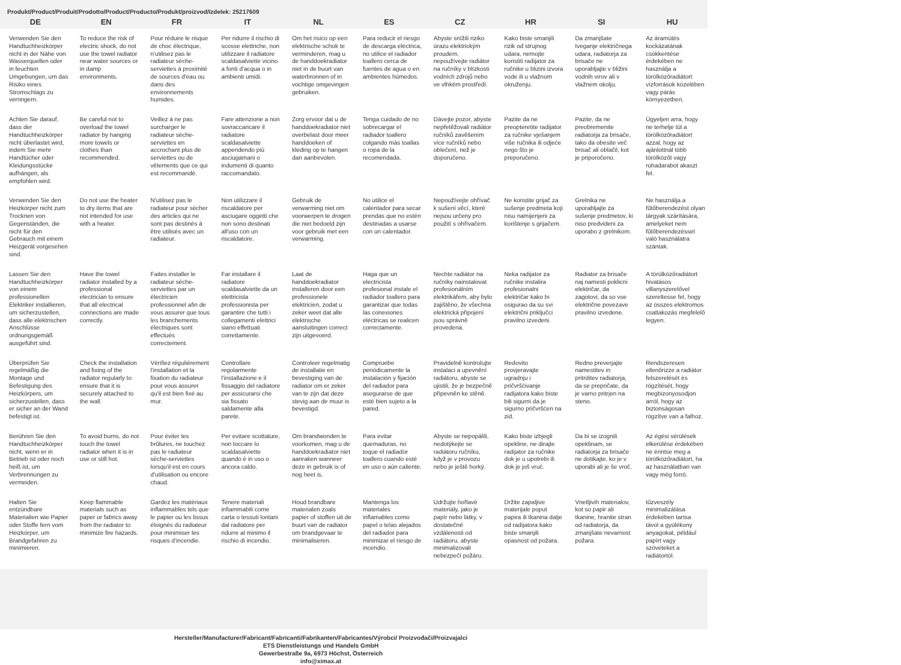Produkt/Product/Produit/Prodotto/Product/Producto/Produkt/proizvod/Izdelek: 25217609
| DE | EN | FR | IT | NL | ES | CZ | HR | SI | HU |
| --- | --- | --- | --- | --- | --- | --- | --- | --- | --- |
| Verwenden Sie den Handtuchheizkörper nicht in der Nähe von Wasserquellen oder in feuchten Umgebungen, um das Risiko eines Stromschlags zu verringern. | To reduce the risk of electric shock, do not use the towel radiator near water sources or in damp environments. | Pour réduire le risque de choc électrique, n'utilisez pas le radiateur sèche-serviettes à proximité de sources d'eau ou dans des environnements humides. | Per ridurre il rischio di scosse elettriche, non utilizzare il radiatore scaldasalviette vicino a fonti d'acqua o in ambienti umidi. | Om het risico op een elektrische schok te verminderen, mag u de handdoekradiator niet in de buurt van waterbronnen of in vochtige omgevingen gebruiken. | Para reducir el riesgo de descarga eléctrica, no utilice el radiador toallero cerca de fuentes de agua o en ambientes húmedos. | Abyste snížili riziko úrazu elektrickým proudem, nepoužívejte radiátor na ručníky v blízkosti vodních zdrojů nebo ve vlhkém prostředí. | Kako biste smanjili rizik od strujnog udara, nemojte koristiti radijator za ručnike u blizini izvora vode ili u vlažnom okruženju. | Da zmanjšate tveganje električnega udara, radiatorja za brisače ne uporabljajte v bližini vodnih virov ali v vlažnem okolju. | Az áramütés kockázatának csökkentése érdekében ne használja a törölközőradiátort vízforrások közelében vagy párás környezetben. |
| Achten Sie darauf, dass der Handtuchheizkörper nicht überlastet wird, indem Sie mehr Handtücher oder Kleidungsstücke aufhängen, als empfohlen wird. | Be careful not to overload the towel radiator by hanging more towels or clothes than recommended. | Veillez à ne pas surcharger le radiateur sèche-serviettes en accrochant plus de serviettes ou de vêtements que ce qui est recommandé. | Fare attenzione a non sovraccaricare il radiatore scaldasalviette appendendo più asciugamani o indumenti di quanto raccomandato. | Zorg ervoor dat u de handdoekradiator niet overbelast door meer handdoeken of kleding op te hangen dan aanbevolen. | Tenga cuidado de no sobrecargar el radiador toallero colgando más toallas o ropa de la recomendada. | Dávejte pozor, abyste nepřetěžovali radiátor ručníků zavěšením více ručníků nebo oblečení, než je doporučeno. | Pazite da ne preopteretite radijator za ručnike vješanjem više ručnika ili odjeće nego što je preporučeno. | Pazite, da ne preobremenite radiatorja za brisače, tako da obesite več brisač ali oblačil, kot je priporočeno. | Ügyeljen arra, hogy ne terhelje túl a törölközőradiátort azzal, hogy az ajánlottnál több törölközőt vagy ruhadarabot akaszt fel. |
| Verwenden Sie den Heizkörper nicht zum Trocknen von Gegenständen, die nicht für den Gebrauch mit einem Heizgerät vorgesehen sind. | Do not use the heater to dry items that are not intended for use with a heater. | N'utilisez pas le radiateur pour sécher des articles qui ne sont pas destinés à être utilisés avec un radiateur. | Non utilizzare il riscaldatore per asciugare oggetti che non sono destinati all'uso con un riscaldatore. | Gebruik de verwarming niet om voorwerpen te drogen die niet bedoeld zijn voor gebruik met een verwarming. | No utilice el calentador para secar prendas que no estén destinadas a usarse con un calentador. | Nepoužívejte ohřívač k sušení věcí, které nejsou určeny pro použití s ohřívačem. | Ne koristite grijač za sušenje predmeta koji nisu namijenjeni za korištenje s grijačem. | Grelnika ne uporabljajte za sušenje predmetov, ki niso predvideni za uporabo z grelnikom. | Ne használja a fűtőberendezést olyan tárgyak szárítására, amelyeket nem fűtőberendezéssel való használatra szántak. |
| Lassen Sie den Handtuchheizkörper von einem professionellen Elektriker installieren, um sicherzustellen, dass alle elektrischen Anschlüsse ordnungsgemäß ausgeführt sind. | Have the towel radiator installed by a professional electrician to ensure that all electrical connections are made correctly. | Faites installer le radiateur sèche-serviettes par un électricien professionnel afin de vous assurer que tous les branchements électriques sont effectués correctement. | Far installare il radiatore scaldasalviette da un elettricista professionista per garantire che tutti i collegamenti elettrici siano effettuati correttamente. | Laat de handdoekradiator installeren door een professionele elektricien, zodat u zeker weet dat alle elektrische aansluitingen correct zijn uitgevoerd. | Haga que un electricista profesional instale el radiador toallero para garantizar que todas las conexiones eléctricas se realicen correctamente. | Nechte radiátor na ručníky nainstalovat profesionálním elektrikářem, aby bylo zajištěno, že všechna elektrická připojení jsou správně provedena. | Neka radijator za ručnike instalira profesionalni električar kako bi osigurao da su svi električni priključci pravilno izvedeni. | Radiator za brisače naj namesti poklicni električar, da zagotovi, da so vse električne povezave pravilno izvedene. | A törülközőradiátort hivatásos villanyszerelővel szereltesse fel, hogy az összes elektromos csatlakozás megfelelő legyen. |
| Überprüfen Sie regelmäßig die Montage und Befestigung des Heizkörpers, um sicherzustellen, dass er sicher an der Wand befestigt ist. | Check the installation and fixing of the radiator regularly to ensure that it is securely attached to the wall. | Vérifiez régulièrement l'installation et la fixation du radiateur pour vous assurer qu'il est bien fixé au mur. | Controllare regolarmente l'installazione e il fissaggio del radiatore per assicurarsi che sia fissato saldamente alla parete. | Controleer regelmatig de installatie en bevestiging van de radiator om er zeker van te zijn dat deze stevig aan de muur is bevestigd. | Compruebe periódicamente la instalación y fijación del radiador para asegurarse de que esté bien sujeto a la pared. | Pravidelně kontrolujte instalaci a upevnění radiátoru, abyste se ujistili, že je bezpečně připevněn ke stěně. | Redovito provjeravajte ugradnju i pričvršćivanje radijatora kako biste bili sigurni da je sigurno pričvršćen na zid. | Redno preverjajte namestitev in pritrditev radiatorja, da se prepričate, da je varno pritrjen na steno. | Rendszeresen ellenőrizze a radiátor felszerelését és rögzítését, hogy megbizonyosodjon arról, hogy az biztonságosan rögzítve van a falhoz. |
| Berühren Sie den Handtuchheizkörper nicht, wenn er in Betrieb ist oder noch heiß ist, um Verbrennungen zu vermeiden. | To avoid burns, do not touch the towel radiator when it is in use or still hot. | Pour éviter les brûlures, ne touchez pas le radiateur sèche-serviettes lorsqu'il est en cours d'utilisation ou encore chaud. | Per evitare scottature, non toccare lo scaldasalviette quando è in uso o ancora caldo. | Om brandwonden te voorkomen, mag u de handdoekradiator niet aanraken wanneer deze in gebruik is of nog heet is. | Para evitar quemaduras, no toque el radiador toallero cuando esté en uso o aún caliente. | Abyste se nepopálili, nedotýkejte se radiátoru ručníku, když je v provozu nebo je ještě horký. | Kako biste izbjegli opekline, ne dirajte radijator za ručnike dok je u upotrebi ili dok je još vruć. | Da bi se izognili opeklinam, se radiatorja za brisače ne dotikajte, ko je v uporabi ali je še vroč. | Az égési sérülések elkerülése érdekében ne érintse meg a törölközőradiátort, ha az használatban van vagy még forró. |
| Halten Sie entzündbare Materialien wie Papier oder Stoffe fern vom Heizkörper, um Brandgefahren zu minimieren. | Keep flammable materials such as paper or fabrics away from the radiator to minimize fire hazards. | Gardez les matériaux inflammables tels que le papier ou les tissus éloignés du radiateur pour minimiser les risques d'incendie. | Tenere materiali infiammabili come carta o tessuti lontani dal radiatore per ridurre al minimo il rischio di incendio. | Houd brandbare materialen zoals papier of stoffen uit de buurt van de radiator om brandgevaar te minimaliseren. | Mantenga los materiales inflamables como papel o telas alejados del radiador para minimizar el riesgo de incendio. | Udržujte hořlavé materiály, jako je papír nebo látky, v dostatečné vzdálenosti od radiátoru, abyste minimalizovali nebezpečí požáru. | Držite zapaljive materijale poput papira ili tkanina dalje od radijatora kako biste smanjili opasnost od požara. | Vnetljivih materialov, kot so papir ali tkanine, hranite stran od radiatorja, da zmanjšate nevarnost požara. | tűzveszély minimalizálása érdekében tartsa távol a gyúlékony anyagokat, például papírt vagy szöveteket a radiátortól. |
Hersteller/Manufacturer/Fabricant/Fabricanti/Fabrikanten/Fabricantes/Výrobci/ Proizvođači/Proizvajalci
ETS Dienstleistungs und Handels GmbH
Gewerbestraße 9a, 6973 Höchst, Österreich
info@ximax.at